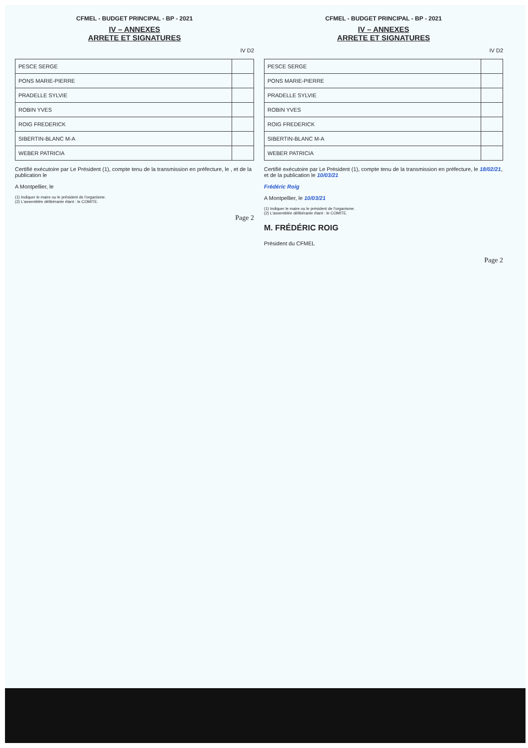CFMEL - BUDGET PRINCIPAL - BP - 2021
IV – ANNEXES
ARRETE ET SIGNATURES
IV D2
| PESCE SERGE | |
| PONS MARIE-PIERRE | |
| PRADELLE SYLVIE | |
| ROBIN YVES | |
| ROIG FREDERICK | |
| SIBERTIN-BLANC M-A | |
| WEBER PATRICIA | |
Certifié exécutoire par Le Président (1), compte tenu de la transmission en préfecture, le , et de la publication le
A Montpellier, le
(1) Indiquer le maire ou le président de l'organisme.
(2) L'assemblée délibérante étant : le COMITE.
Page 2
CFMEL - BUDGET PRINCIPAL - BP - 2021
IV – ANNEXES
ARRETE ET SIGNATURES
IV D2
| PESCE SERGE | |
| PONS MARIE-PIERRE | |
| PRADELLE SYLVIE | |
| ROBIN YVES | |
| ROIG FREDERICK | |
| SIBERTIN-BLANC M-A | |
| WEBER PATRICIA | |
Certifié exécutoire par Le Président (1), compte tenu de la transmission en préfecture, le 18/02/21, et de la publication le 10/03/21
Frédéric Roig
A Montpellier, le 10/03/21
(1) Indiquer le maire ou le président de l'organisme.
(2) L'assemblée délibérante étant : le COMITE.
M. FRÉDÉRIC ROIG
Président du CFMEL
Page 2